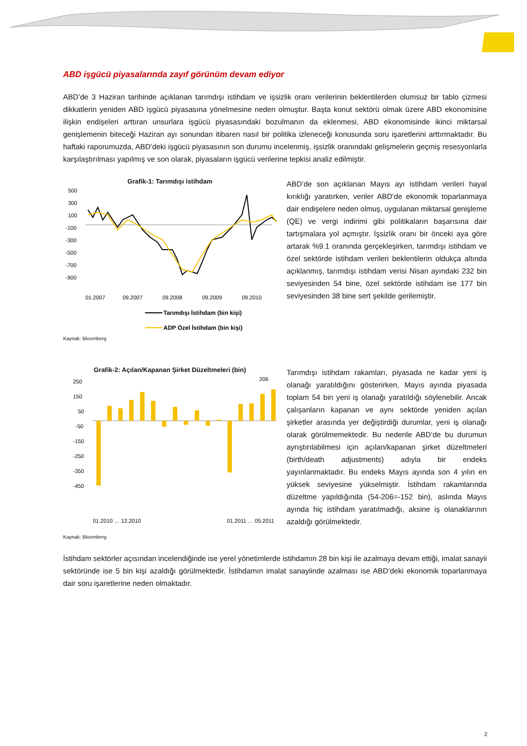ABD işgücü piyasalarında zayıf görünüm devam ediyor
ABD’de 3 Haziran tarihinde açıklanan tarımdışı istihdam ve işsizlik oranı verilerinin beklentilerden olumsuz bir tablo çizmesi dikkatlerin yeniden ABD işgücü piyasasına yönelmesine neden olmuştur. Başta konut sektörü olmak üzere ABD ekonomisine ilişkin endişeleri arttıran unsurlara işgücü piyasasındaki bozulmanın da eklenmesi, ABD ekonomisinde ikinci miktarsal genişlemenin biteceği Haziran ayı sonundan itibaren nasıl bir politika izleneceği konusunda soru işaretlerini arttırmaktadır. Bu haftaki raporumuzda, ABD’deki işgücü piyasasının son durumu incelenmiş, işsizlik oranındaki gelişmelerin geçmiş resesyonlarla karşılaştırılması yapılmış ve son olarak, piyasaların işgücü verilerine tepkisi analiz edilmiştir.
Grafik-1: Tarımdışı istihdam
500
300
100
-100
-300
-500
-700
-900
01.2007
09.2007
09.2008
09.2009
09.2010
Tarımdışı İstihdam (bin kişi)
ADP Özel İstihdam (bin kişi)
Kaynak: Bloomberg
ABD’de son açıklanan Mayıs ayı istihdam verileri hayal kırıklığı yaratırken, veriler ABD’de ekonomik toparlanmaya dair endişelere neden olmuş, uygulanan miktarsal genişleme (QE) ve vergi indirimi gibi politikaların başarısına dair tartışmalara yol açmıştır. İşsizlik oranı bir önceki aya göre artarak %9.1 oranında gerçekleşirken, tarımdışı istihdam ve özel sektörde istihdam verileri beklentilerin oldukça altında açıklanmış, tarımdışı istihdam verisi Nisan ayındaki 232 bin seviyesinden 54 bine, özel sektörde istihdam ise 177 bin seviyesinden 38 bine sert şekilde gerilemiştir.
Grafik-2: Açılan/Kapanan Şirket Düzeltmeleri (bin)
250
150
50
-50
-150
-250
-350
-450
206
01.2010 … 12.2010
01.2011 … 05.2011
Kaynak: Bloomberg
Tarımdışı istihdam rakamları, piyasada ne kadar yeni iş olanağı yaratıldığını gösterirken, Mayıs ayında piyasada toplam 54 bin yeni iş olanağı yaratıldığı söylenebilir. Ancak çalışanların kapanan ve aynı sektörde yeniden açılan şirketler arasında yer değiştirdiği durumlar, yeni iş olanağı olarak görülmemektedir. Bu nedenle ABD’de bu durumun ayrıştırılabilmesi için açılan/kapanan şirket düzeltmeleri (birth/death adjustments) adıyla bir endeks yayınlanmaktadır. Bu endeks Mayıs ayında son 4 yılın en yüksek seviyesine yükselmiştir. İstihdam rakamlarında düzeltme yapıldığında (54-206=-152 bin), aslında Mayıs ayında hiç istihdam yaratılmadığı, aksine iş olanaklarının azaldığı görülmektedir.
İstihdam sektörler açısından incelendiğinde ise yerel yönetimlerde istihdamın 28 bin kişi ile azalmaya devam ettiği, imalat sanayii sektöründe ise 5 bin kişi azaldığı görülmektedir. İstihdamın imalat sanayiinde azalması ise ABD’deki ekonomik toparlanmaya dair soru işaretlerine neden olmaktadır.
2